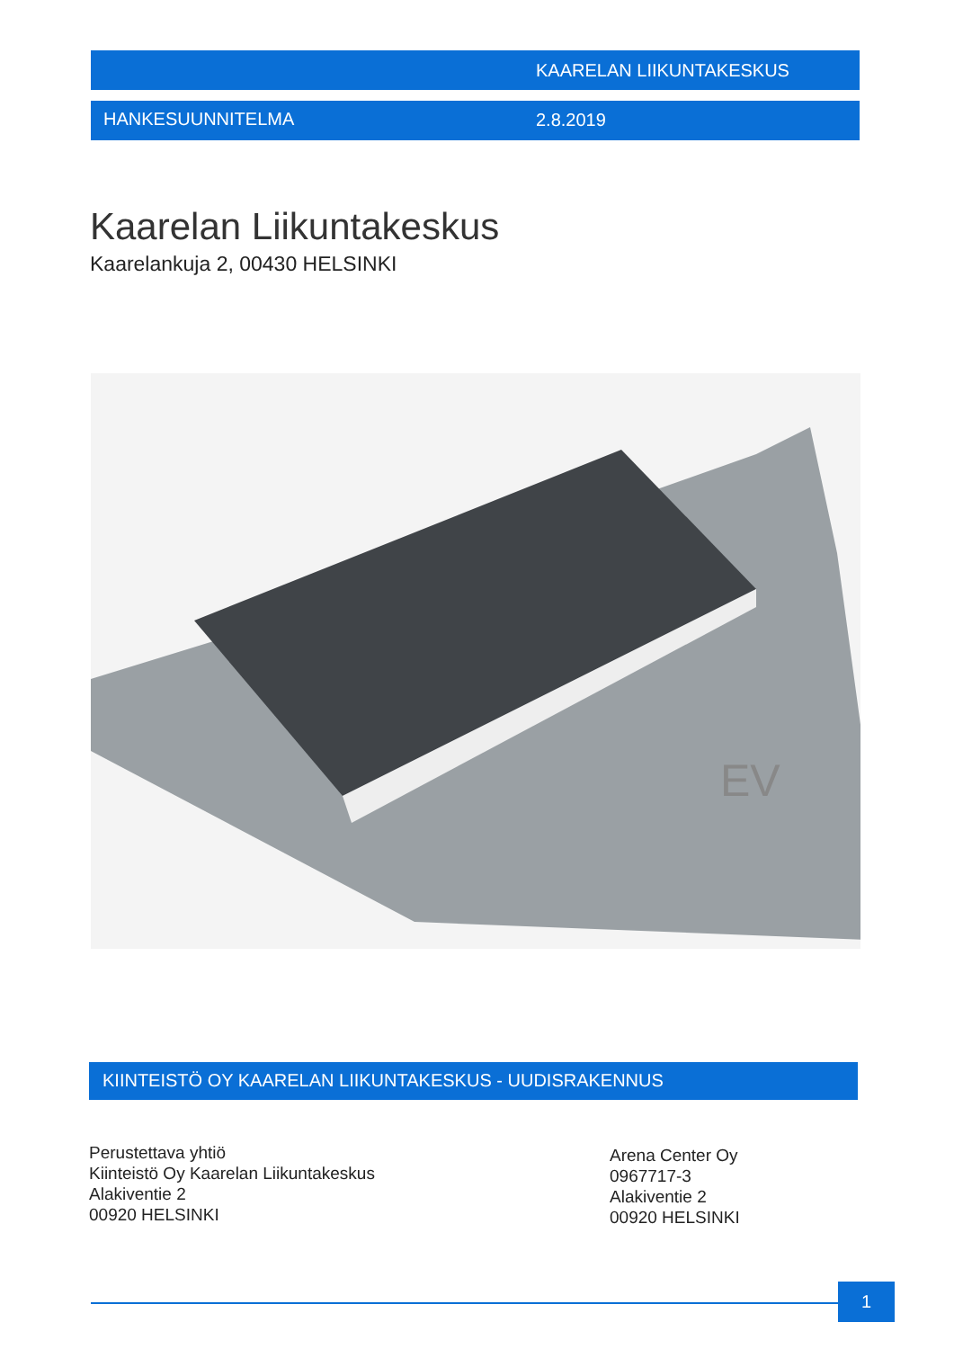KAARELAN LIIKUNTAKESKUS
HANKESUUNNITELMA 2.8.2019
Kaarelan Liikuntakeskus
Kaarelankuja 2, 00430 HELSINKI
EV
KIINTEISTÖ OY KAARELAN LIIKUNTAKESKUS - UUDISRAKENNUS
Perustettava yhtiö
Kiinteistö Oy Kaarelan Liikuntakeskus
Alakiventie 2
00920 HELSINKI
Arena Center Oy
0967717-3
Alakiventie 2
00920 HELSINKI
1